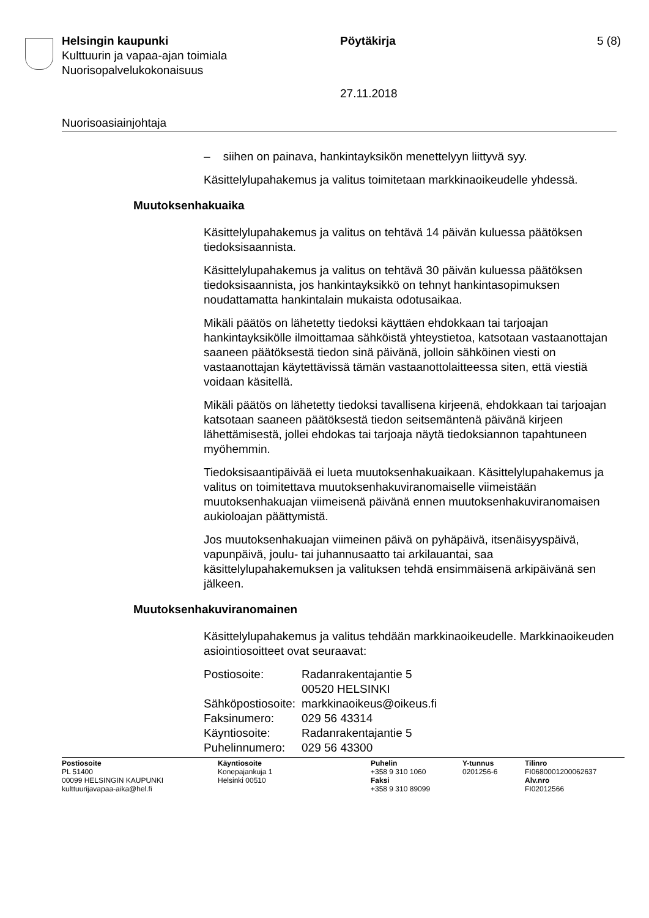Helsingin kaupunki Pöytäkirja 5 (8)
Kulttuurin ja vapaa-ajan toimiala
Nuorisopalvelukokonaisuus
27.11.2018
Nuorisoasiainjohtaja
– siihen on painava, hankintayksikön menettelyyn liittyvä syy.
Käsittelylupahakemus ja valitus toimitetaan markkinaoikeudelle yhdessä.
Muutoksenhakuaika
Käsittelylupahakemus ja valitus on tehtävä 14 päivän kuluessa päätöksen tiedoksisaannista.
Käsittelylupahakemus ja valitus on tehtävä 30 päivän kuluessa päätöksen tiedoksisaannista, jos hankintayksikkö on tehnyt hankintasopimuksen noudattamatta hankintalain mukaista odotusaikaa.
Mikäli päätös on lähetetty tiedoksi käyttäen ehdokkaan tai tarjoajan hankintayksikölle ilmoittamaa sähköistä yhteystietoa, katsotaan vastaanottajan saaneen päätöksestä tiedon sinä päivänä, jolloin sähköinen viesti on vastaanottajan käytettävissä tämän vastaanottolaitteessa siten, että viestiä voidaan käsitellä.
Mikäli päätös on lähetetty tiedoksi tavallisena kirjeenä, ehdokkaan tai tarjoajan katsotaan saaneen päätöksestä tiedon seitsemäntenä päivänä kirjeen lähettämisestä, jollei ehdokas tai tarjoaja näytä tiedoksiannon tapahtuneen myöhemmin.
Tiedoksisaantipäivää ei lueta muutoksenhakuaikaan. Käsittelylupahakemus ja valitus on toimitettava muutoksenhakuviranomaiselle viimeistään muutoksenhakuajan viimeisenä päivänä ennen muutoksenhakuviranomaisen aukioloajan päättymistä.
Jos muutoksenhakuajan viimeinen päivä on pyhäpäivä, itsenäisyyspäivä, vapunpäivä, joulu- tai juhannusaatto tai arkilauantai, saa käsittelylupahakemuksen ja valituksen tehdä ensimmäisenä arkipäivänä sen jälkeen.
Muutoksenhakuviranomainen
Käsittelylupahakemus ja valitus tehdään markkinaoikeudelle. Markkinaoikeuden asiointiosoitteet ovat seuraavat:
| Postiosoite: | Radanrakentajantie 5 00520 HELSINKI |
| Sähköpostiosoite: | markkinaoikeus@oikeus.fi |
| Faksinumero: | 029 56 43314 |
| Käyntiosoite: | Radanrakentajantie 5 |
| Puhelinnumero: | 029 56 43300 |
| Postiosoite PL 51400 00099 HELSINGIN KAUPUNKI kulttuurijavapaa-aika@hel.fi | Käyntiosoite Konepajankuja 1 Helsinki 00510 | Puhelin +358 9 310 1060 Faksi +358 9 310 89099 | Y-tunnus 0201256-6 | Tilinro FI0680001200062637 Alv.nro FI02012566 |